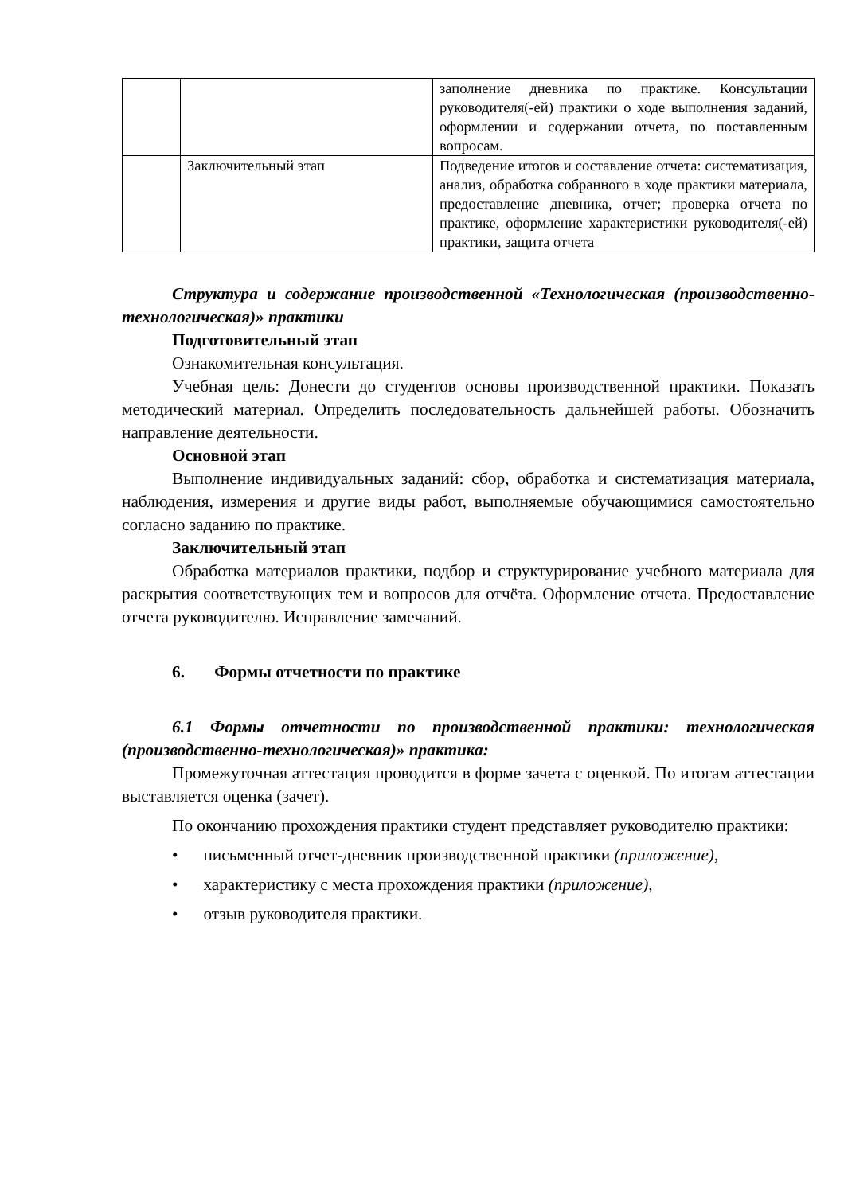| | | заполнение дневника по практике. Консультации руководителя(-ей) практики о ходе выполнения заданий, оформлении и содержании отчета, по поставленным вопросам. |
| | Заключительный этап | Подведение итогов и составление отчета: систематизация, анализ, обработка собранного в ходе практики материала, предоставление дневника, отчет; проверка отчета по практике, оформление характеристики руководителя(-ей) практики, защита отчета |
Структура и содержание производственной «Технологическая (производственно-технологическая)» практики
Подготовительный этап
Ознакомительная консультация.
Учебная цель: Донести до студентов основы производственной практики. Показать методический материал. Определить последовательность дальнейшей работы. Обозначить направление деятельности.
Основной этап
Выполнение индивидуальных заданий: сбор, обработка и систематизация материала, наблюдения, измерения и другие виды работ, выполняемые обучающимися самостоятельно согласно заданию по практике.
Заключительный этап
Обработка материалов практики, подбор и структурирование учебного материала для раскрытия соответствующих тем и вопросов для отчёта. Оформление отчета. Предоставление отчета руководителю. Исправление замечаний.
6. Формы отчетности по практике
6.1 Формы отчетности по производственной практики: технологическая (производственно-технологическая)» практика:
Промежуточная аттестация проводится в форме зачета с оценкой. По итогам аттестации выставляется оценка (зачет).
По окончанию прохождения практики студент представляет руководителю практики:
• письменный отчет-дневник производственной практики (приложение),
• характеристику с места прохождения практики (приложение),
• отзыв руководителя практики.